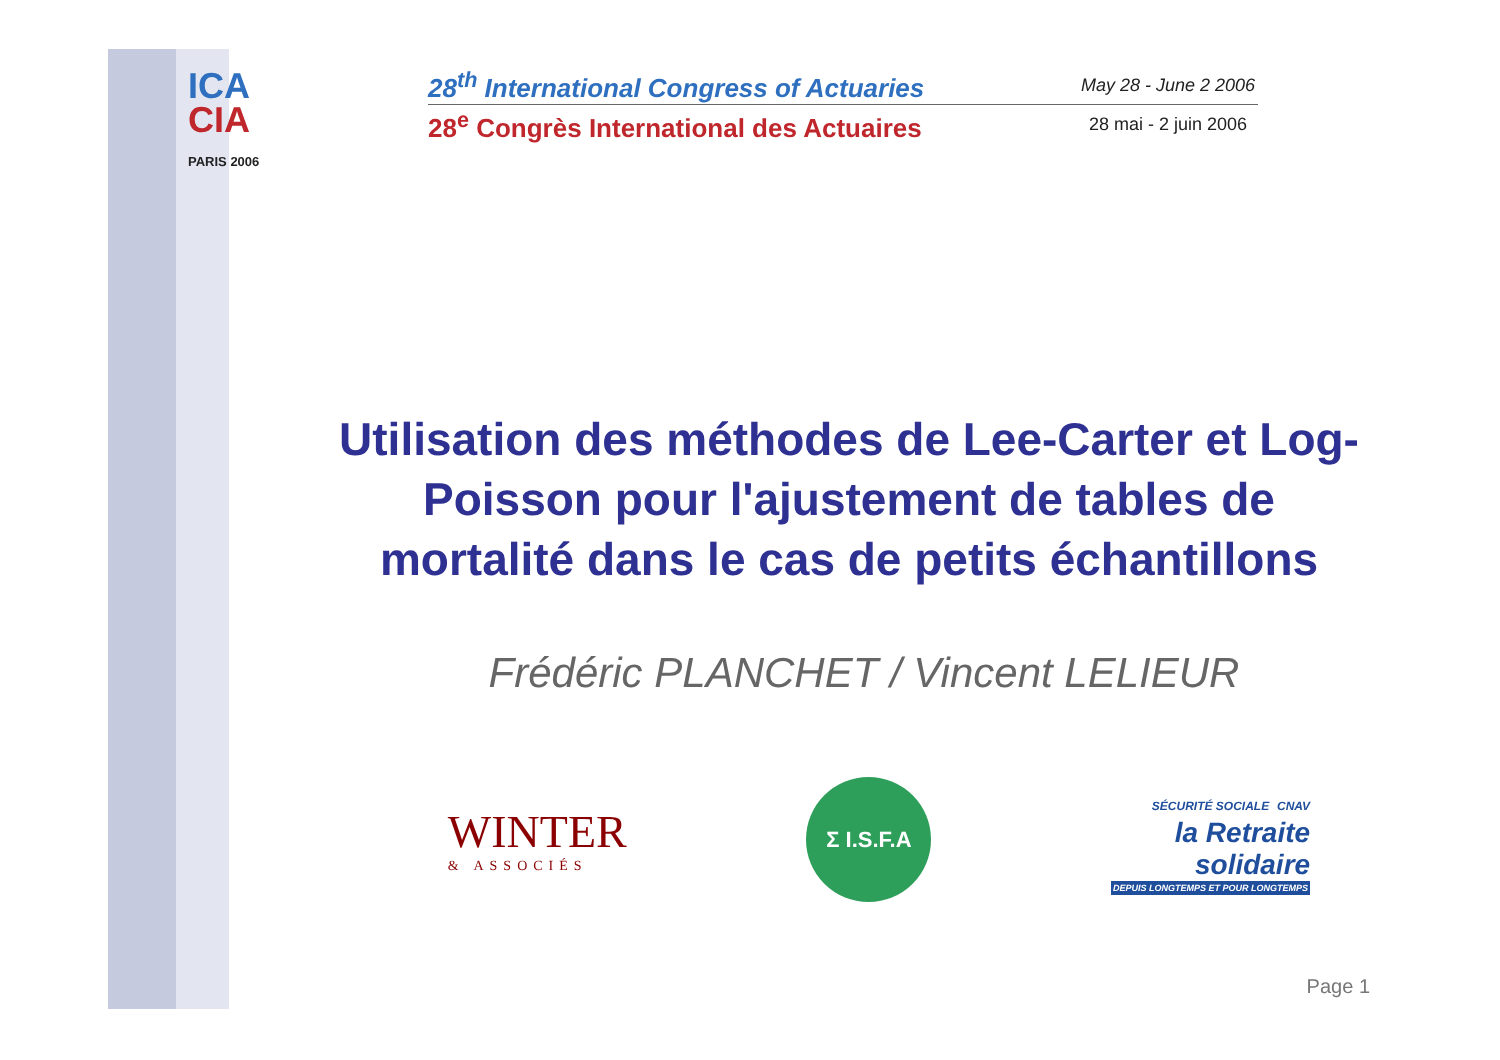ICA
CIA
PARIS 2006
28<sup>th</sup> International Congress of Actuaries May 28 - June 2 2006
28<sup>e</sup> Congrès International des Actuaires 28 mai - 2 juin 2006
Utilisation des méthodes de Lee-Carter et Log-Poisson pour l'ajustement de tables de mortalité dans le cas de petits échantillons
Frédéric PLANCHET / Vincent LELIEUR
WINTER
& ASSOCIÉS
Σ I.S.F.A
SÉCURITÉ SOCIALE CNAV
la Retraite
solidaire
DEPUIS LONGTEMPS ET POUR LONGTEMPS
Page 1